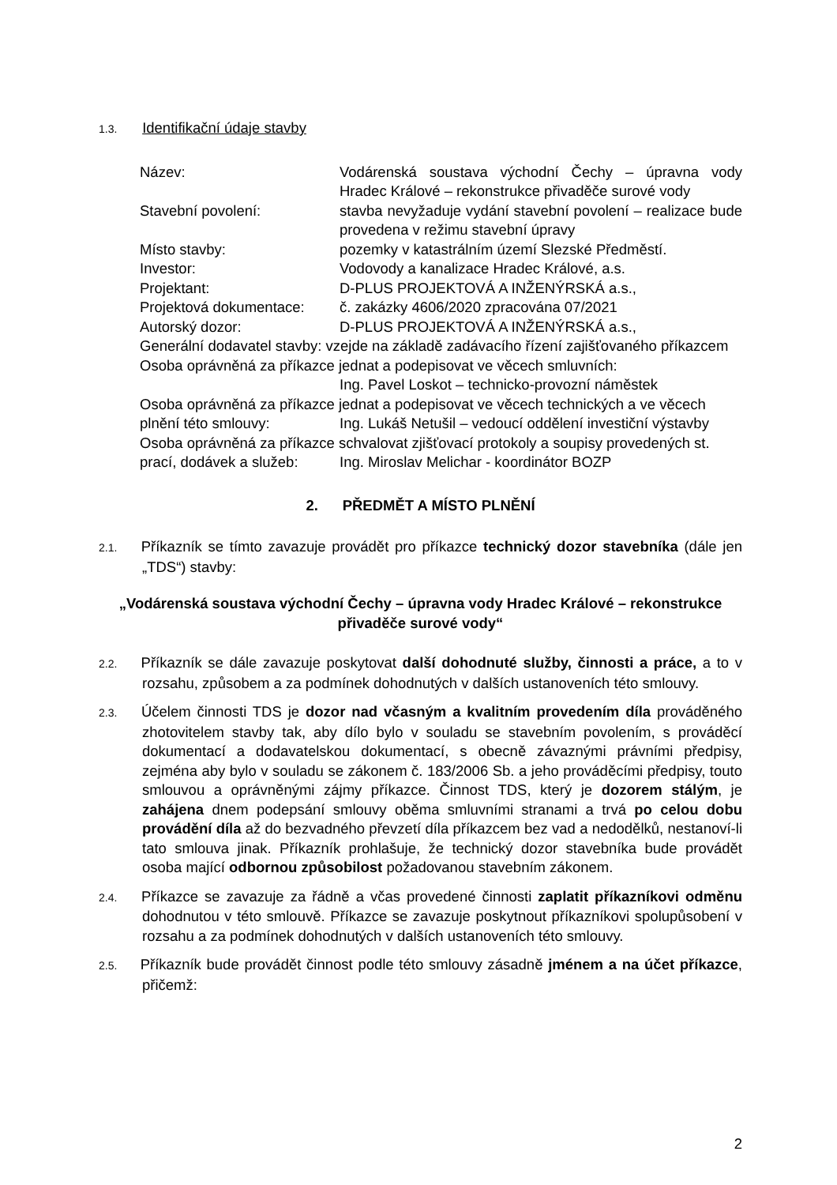1.3. Identifikační údaje stavby
Název: Vodárenská soustava východní Čechy – úpravna vody Hradec Králové – rekonstrukce přivaděče surové vody
Stavební povolení: stavba nevyžaduje vydání stavební povolení – realizace bude provedena v režimu stavební úpravy
Místo stavby: pozemky v katastrálním území Slezské Předměstí.
Investor: Vodovody a kanalizace Hradec Králové, a.s.
Projektant: D-PLUS PROJEKTOVÁ A INŽENÝRSKÁ a.s.,
Projektová dokumentace:
č. zakázky 4606/2020 zpracována 07/2021
Autorský dozor: D-PLUS PROJEKTOVÁ A INŽENÝRSKÁ a.s.,
Generální dodavatel stavby: vzejde na základě zadávacího řízení zajišťovaného příkazcem
Osoba oprávněná za příkazce jednat a podepisovat ve věcech smluvních:
Ing. Pavel Loskot – technicko-provozní náměstek
Osoba oprávněná za příkazce jednat a podepisovat ve věcech technických a ve věcech
plnění této smlouvy: Ing. Lukáš Netušil – vedoucí oddělení investiční výstavby
Osoba oprávněná za příkazce schvalovat zjišťovací protokoly a soupisy provedených st.
prací, dodávek a služeb:
Ing. Miroslav Melichar - koordinátor BOZP
2. PŘEDMĚT A MÍSTO PLNĚNÍ
2.1. Příkazník se tímto zavazuje provádět pro příkazce technický dozor stavebníka (dále jen „TDS“) stavby:
„Vodárenská soustava východní Čechy – úpravna vody Hradec Králové – rekonstrukce přivaděče surové vody“
2.2. Příkazník se dále zavazuje poskytovat další dohodnuté služby, činnosti a práce, a to v rozsahu, způsobem a za podmínek dohodnutých v dalších ustanoveních této smlouvy.
2.3. Účelem činnosti TDS je dozor nad včasným a kvalitním provedením díla prováděného zhotovitelem stavby tak, aby dílo bylo v souladu se stavebním povolením, s prováděcí dokumentací a dodavatelskou dokumentací, s obecně závaznými právními předpisy, zejména aby bylo v souladu se zákonem č. 183/2006 Sb. a jeho prováděcími předpisy, touto smlouvou a oprávněnými zájmy příkazce. Činnost TDS, který je dozorem stálým, je zahájena dnem podepsání smlouvy oběma smluvními stranami a trvá po celou dobu provádění díla až do bezvadného převzetí díla příkazcem bez vad a nedodělků, nestanoví-li tato smlouva jinak. Příkazník prohlašuje, že technický dozor stavebníka bude provádět osoba mající odbornou způsobilost požadovanou stavebním zákonem.
2.4. Příkazce se zavazuje za řádně a včas provedené činnosti zaplatit příkazníkovi odměnu dohodnutou v této smlouvě. Příkazce se zavazuje poskytnout příkazníkovi spolupůsobení v rozsahu a za podmínek dohodnutých v dalších ustanoveních této smlouvy.
2.5. Příkazník bude provádět činnost podle této smlouvy zásadně jménem a na účet příkazce, přičemž:
2